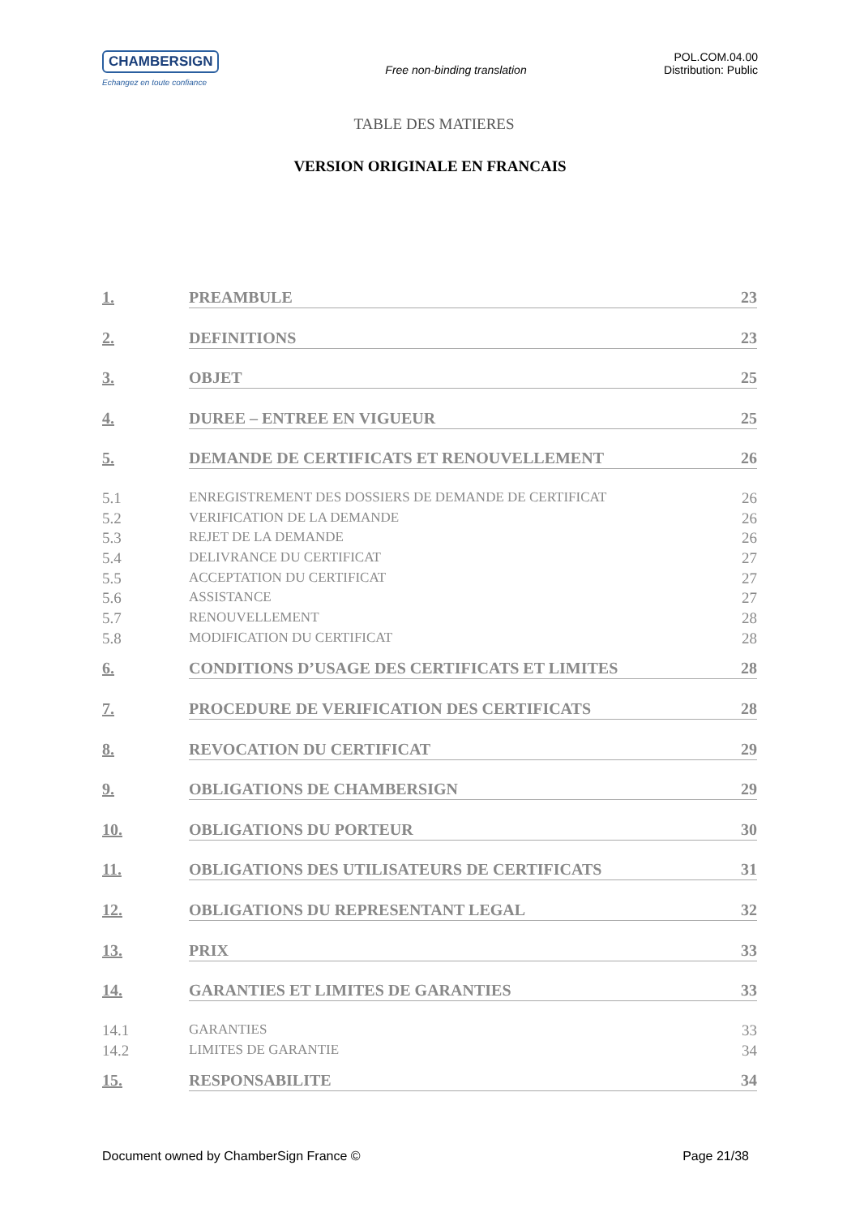CHAMBERSIGN
Echangez en toute confiance
Free non-binding translation
POL.COM.04.00
Distribution: Public
TABLE DES MATIERES
VERSION ORIGINALE EN FRANCAIS
1. PREAMBULE 23
2. DEFINITIONS 23
3. OBJET 25
4. DUREE – ENTREE EN VIGUEUR 25
5. DEMANDE DE CERTIFICATS ET RENOUVELLEMENT 26
5.1 ENREGISTREMENT DES DOSSIERS DE DEMANDE DE CERTIFICAT 26
5.2 VERIFICATION DE LA DEMANDE 26
5.3 REJET DE LA DEMANDE 26
5.4 DELIVRANCE DU CERTIFICAT 27
5.5 ACCEPTATION DU CERTIFICAT 27
5.6 ASSISTANCE 27
5.7 RENOUVELLEMENT 28
5.8 MODIFICATION DU CERTIFICAT 28
6. CONDITIONS D’USAGE DES CERTIFICATS ET LIMITES 28
7. PROCEDURE DE VERIFICATION DES CERTIFICATS 28
8. REVOCATION DU CERTIFICAT 29
9. OBLIGATIONS DE CHAMBERSIGN 29
10. OBLIGATIONS DU PORTEUR 30
11. OBLIGATIONS DES UTILISATEURS DE CERTIFICATS 31
12. OBLIGATIONS DU REPRESENTANT LEGAL 32
13. PRIX 33
14. GARANTIES ET LIMITES DE GARANTIES 33
14.1 GARANTIES 33
14.2 LIMITES DE GARANTIE 34
15. RESPONSABILITE 34
Document owned by ChamberSign France © Page 21/38